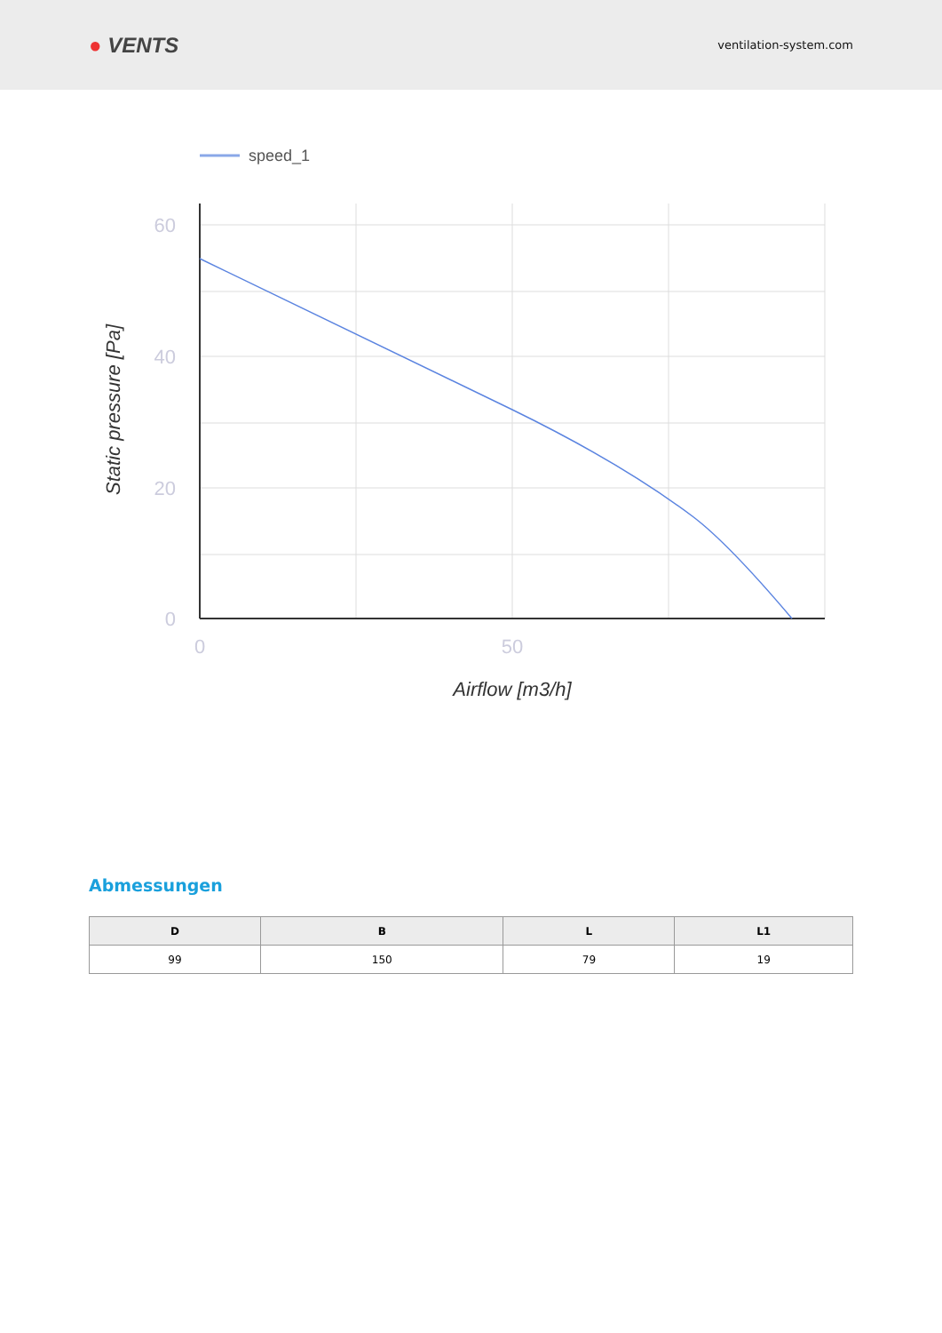● VENTS
ventilation-system.com
speed_1
60
40
20
0
0
50
Airflow [m3/h]
Static pressure [Pa]
Abmessungen
| D | B | L | L1 |
| --- | --- | --- | --- |
| 99 | 150 | 79 | 19 |